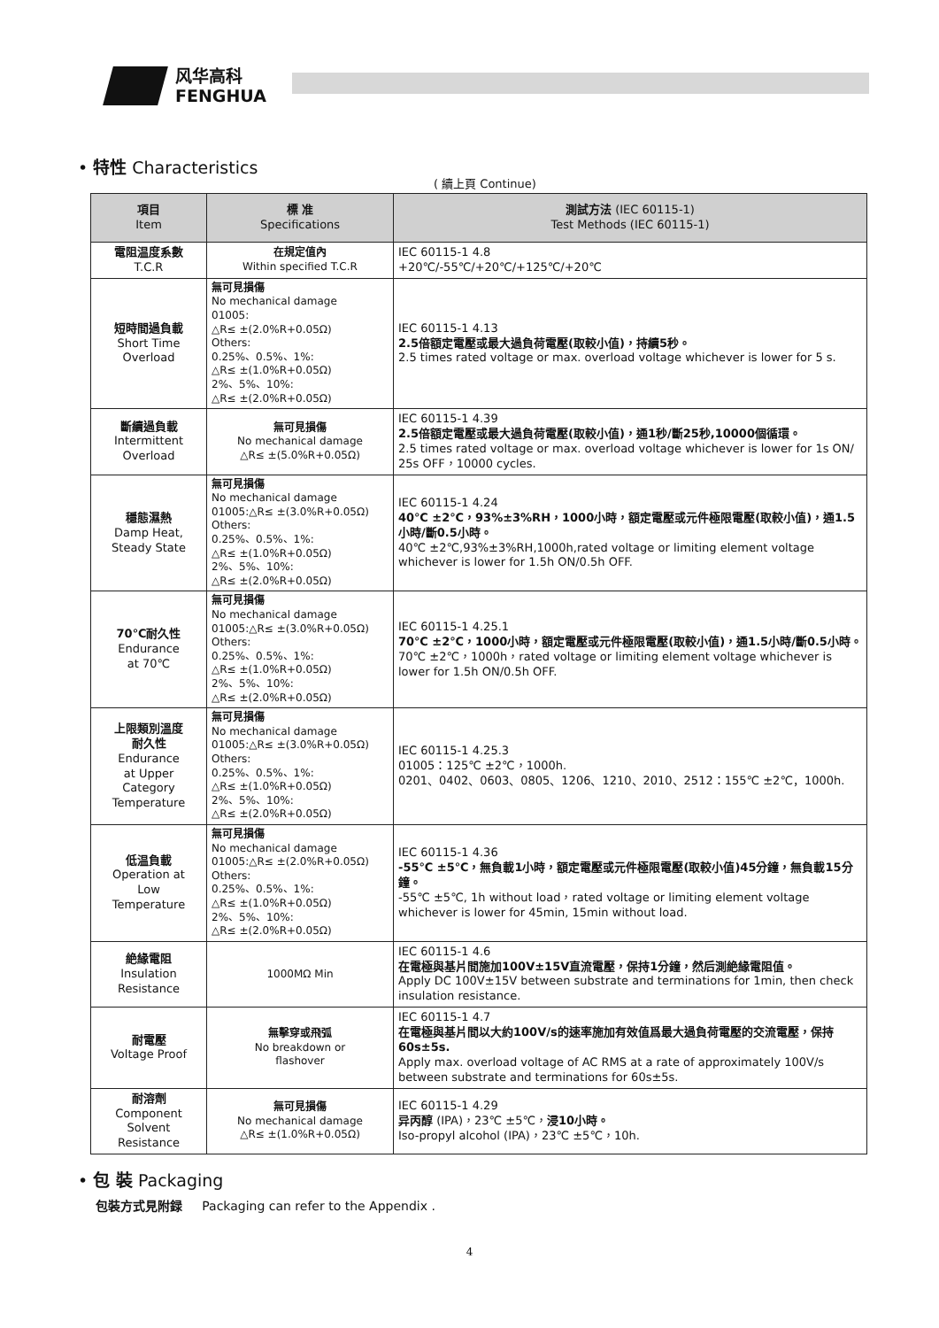风华高科
FENGHUA
• 特性 Characteristics
( 續上頁 Continue)
| 項目 Item | 標 准 Specifications | 測試方法 (IEC 60115-1) Test Methods (IEC 60115-1) |
| --- | --- | --- |
| 電阻温度系數 T.C.R | 在規定值內 Within specified T.C.R | IEC 60115-1 4.8 +20℃/-55℃/+20℃/+125℃/+20℃ |
| 短時間過負載 Short Time Overload | 無可見損傷 No mechanical damage 01005: △R≤ ±(2.0%R+0.05Ω) Others: 0.25%、0.5%、1%: △R≤ ±(1.0%R+0.05Ω) 2%、5%、10%: △R≤ ±(2.0%R+0.05Ω) | IEC 60115-1 4.13 2.5倍額定電壓或最大過負荷電壓(取較小值)，持續5秒。 2.5 times rated voltage or max. overload voltage whichever is lower for 5 s. |
| 斷續過負載 Intermittent Overload | 無可見損傷 No mechanical damage △R≤ ±(5.0%R+0.05Ω) | IEC 60115-1 4.39 2.5倍額定電壓或最大過負荷電壓(取較小值)，通1秒/斷25秒,10000個循環。 2.5 times rated voltage or max. overload voltage whichever is lower for 1s ON/ 25s OFF，10000 cycles. |
| 穩態濕熱 Damp Heat, Steady State | 無可見損傷 No mechanical damage 01005:△R≤ ±(3.0%R+0.05Ω) Others: 0.25%、0.5%、1%: △R≤ ±(1.0%R+0.05Ω) 2%、5%、10%: △R≤ ±(2.0%R+0.05Ω) | IEC 60115-1 4.24 40℃ ±2℃，93%±3%RH，1000小時，額定電壓或元件極限電壓(取較小值)，通1.5小時/斷0.5小時。 40℃ ±2℃,93%±3%RH,1000h,rated voltage or limiting element voltage whichever is lower for 1.5h ON/0.5h OFF. |
| 70℃耐久性 Endurance at 70℃ | 無可見損傷 No mechanical damage 01005:△R≤ ±(3.0%R+0.05Ω) Others: 0.25%、0.5%、1%: △R≤ ±(1.0%R+0.05Ω) 2%、5%、10%: △R≤ ±(2.0%R+0.05Ω) | IEC 60115-1 4.25.1 70℃ ±2℃，1000小時，額定電壓或元件極限電壓(取較小值)，通1.5小時/斷0.5小時。 70℃ ±2℃，1000h，rated voltage or limiting element voltage whichever is lower for 1.5h ON/0.5h OFF. |
| 上限類別溫度 耐久性 Endurance at Upper Category Temperature | 無可見損傷 No mechanical damage 01005:△R≤ ±(3.0%R+0.05Ω) Others: 0.25%、0.5%、1%: △R≤ ±(1.0%R+0.05Ω) 2%、5%、10%: △R≤ ±(2.0%R+0.05Ω) | IEC 60115-1 4.25.3 01005：125℃ ±2℃，1000h. 0201、0402、0603、0805、1206、1210、2010、2512：155℃ ±2℃，1000h. |
| 低温負載 Operation at Low Temperature | 無可見損傷 No mechanical damage 01005:△R≤ ±(2.0%R+0.05Ω) Others: 0.25%、0.5%、1%: △R≤ ±(1.0%R+0.05Ω) 2%、5%、10%: △R≤ ±(2.0%R+0.05Ω) | IEC 60115-1 4.36 -55℃ ±5℃，無負載1小時，額定電壓或元件極限電壓(取較小值)45分鐘，無負載15分鐘。 -55℃ ±5℃, 1h without load，rated voltage or limiting element voltage whichever is lower for 45min, 15min without load. |
| 絶緣電阻 Insulation Resistance | 1000MΩ Min | IEC 60115-1 4.6 在電極與基片間施加100V±15V直流電壓，保持1分鐘，然后測絶緣電阻值。 Apply DC 100V±15V between substrate and terminations for 1min, then check insulation resistance. |
| 耐電壓 Voltage Proof | 無擊穿或飛弧 No breakdown or flashover | IEC 60115-1 4.7 在電極與基片間以大約100V/s的速率施加有效值爲最大過負荷電壓的交流電壓，保持60s±5s. Apply max. overload voltage of AC RMS at a rate of approximately 100V/s between substrate and terminations for 60s±5s. |
| 耐溶劑 Component Solvent Resistance | 無可見損傷 No mechanical damage △R≤ ±(1.0%R+0.05Ω) | IEC 60115-1 4.29 异丙醇 (IPA)，23℃ ±5℃， 浸10小時。 Iso-propyl alcohol (IPA)，23℃ ±5℃，10h. |
• 包 裝 Packaging
包裝方式見附録 Packaging can refer to the Appendix .
4